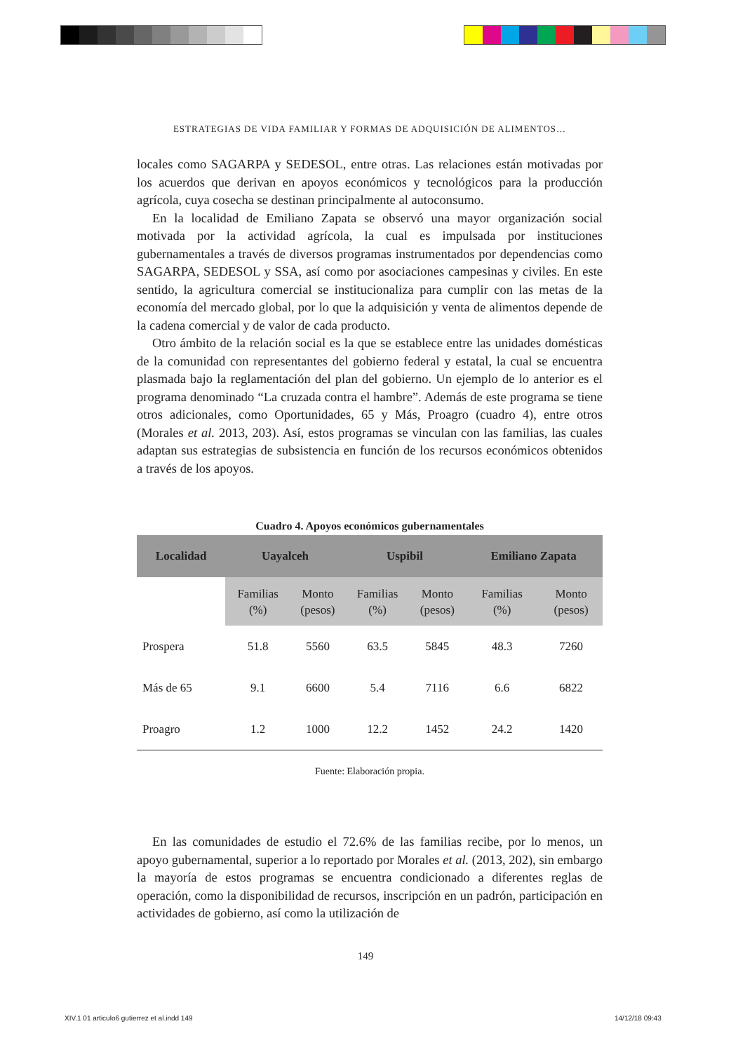ESTRATEGIAS DE VIDA FAMILIAR Y FORMAS DE ADQUISICIÓN DE ALIMENTOS…
locales como SAGARPA y SEDESOL, entre otras. Las relaciones están motivadas por los acuerdos que derivan en apoyos económicos y tecnológicos para la producción agrícola, cuya cosecha se destinan principalmente al autoconsumo.
En la localidad de Emiliano Zapata se observó una mayor organización social motivada por la actividad agrícola, la cual es impulsada por instituciones gubernamentales a través de diversos programas instrumentados por dependencias como SAGARPA, SEDESOL y SSA, así como por asociaciones campesinas y civiles. En este sentido, la agricultura comercial se institucionaliza para cumplir con las metas de la economía del mercado global, por lo que la adquisición y venta de alimentos depende de la cadena comercial y de valor de cada producto.
Otro ámbito de la relación social es la que se establece entre las unidades domésticas de la comunidad con representantes del gobierno federal y estatal, la cual se encuentra plasmada bajo la reglamentación del plan del gobierno. Un ejemplo de lo anterior es el programa denominado “La cruzada contra el hambre”. Además de este programa se tiene otros adicionales, como Oportunidades, 65 y Más, Proagro (cuadro 4), entre otros (Morales et al. 2013, 203). Así, estos programas se vinculan con las familias, las cuales adaptan sus estrategias de subsistencia en función de los recursos económicos obtenidos a través de los apoyos.
Cuadro 4. Apoyos económicos gubernamentales
| Localidad | Uayalceh | | Uspibil | | Emiliano Zapata | |
| --- | --- | --- | --- | --- | --- | --- |
| | Familias (%) | Monto (pesos) | Familias (%) | Monto (pesos) | Familias (%) | Monto (pesos) |
| Prospera | 51.8 | 5560 | 63.5 | 5845 | 48.3 | 7260 |
| Más de 65 | 9.1 | 6600 | 5.4 | 7116 | 6.6 | 6822 |
| Proagro | 1.2 | 1000 | 12.2 | 1452 | 24.2 | 1420 |
Fuente: Elaboración propia.
En las comunidades de estudio el 72.6% de las familias recibe, por lo menos, un apoyo gubernamental, superior a lo reportado por Morales et al. (2013, 202), sin embargo la mayoría de estos programas se encuentra condicionado a diferentes reglas de operación, como la disponibilidad de recursos, inscripción en un padrón, participación en actividades de gobierno, así como la utilización de
149
XIV.1 01 articulo6 gutierrez et al.indd 149
14/12/18 09:43